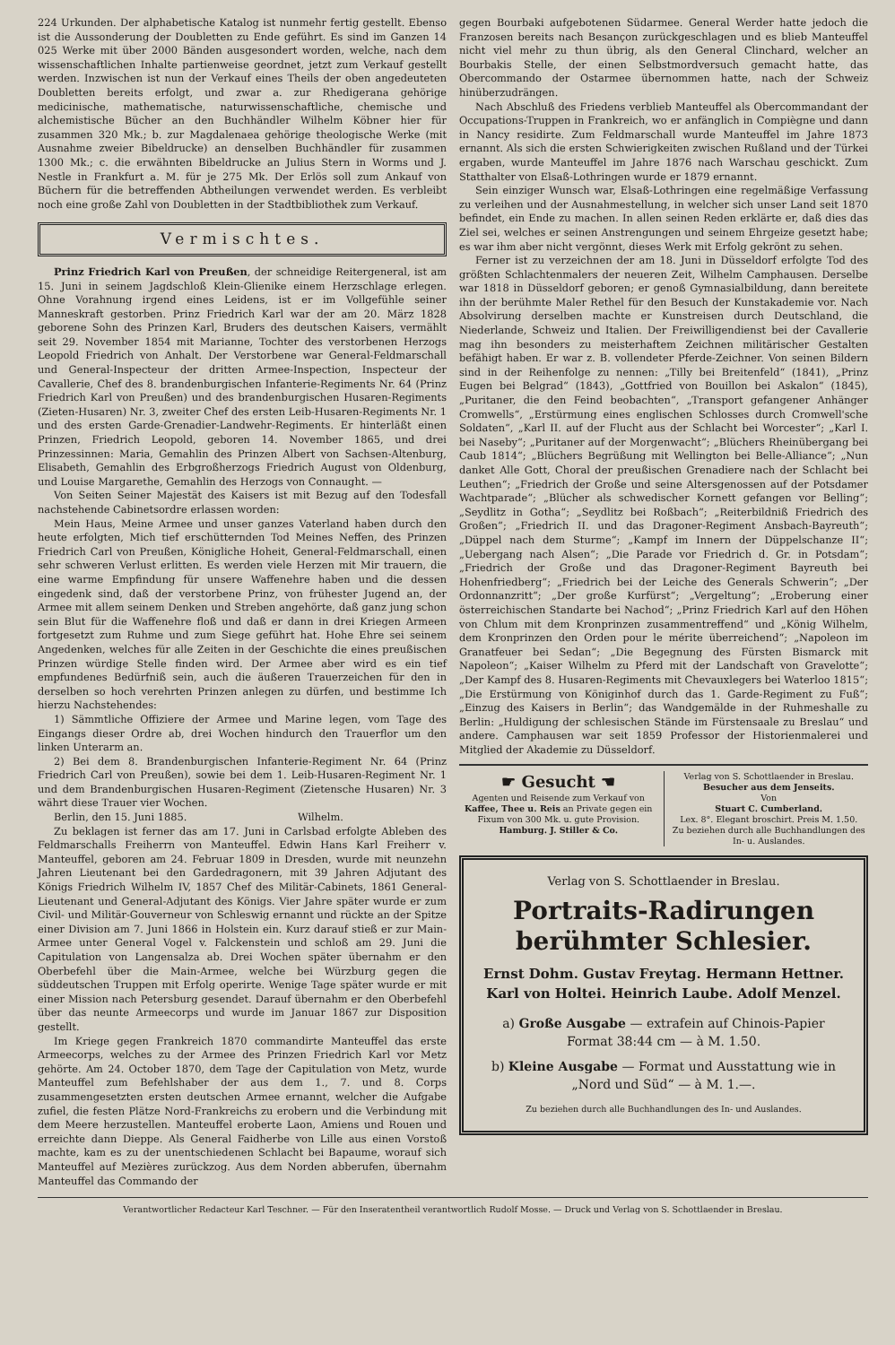224 Urkunden. Der alphabetische Katalog ist nunmehr fertig gestellt. Ebenso ist die Aussonderung der Doubletten zu Ende geführt. Es sind im Ganzen 14 025 Werke mit über 2000 Bänden ausgesondert worden, welche, nach dem wissenschaftlichen Inhalte partienweise geordnet, jetzt zum Verkauf gestellt werden. Inzwischen ist nun der Verkauf eines Theils der oben angedeuteten Doubletten bereits erfolgt, und zwar a. zur Rhedigerana gehörige medicinische, mathematische, naturwissenschaftliche, chemische und alchemistische Bücher an den Buchhändler Wilhelm Köbner hier für zusammen 320 Mk.; b. zur Magdalenaea gehörige theologische Werke (mit Ausnahme zweier Bibeldrucke) an denselben Buchhändler für zusammen 1300 Mk.; c. die erwähnten Bibeldrucke an Julius Stern in Worms und J. Nestle in Frankfurt a. M. für je 275 Mk. Der Erlös soll zum Ankauf von Büchern für die betreffenden Abtheilungen verwendet werden. Es verbleibt noch eine große Zahl von Doubletten in der Stadtbibliothek zum Verkauf.
Vermischtes.
Prinz Friedrich Karl von Preußen, der schneidige Reitergeneral, ist am 15. Juni in seinem Jagdschloß Klein-Glienike einem Herzschlage erlegen. Ohne Vorahnung irgend eines Leidens, ist er im Vollgefühle seiner Manneskraft gestorben. Prinz Friedrich Karl war der am 20. März 1828 geborene Sohn des Prinzen Karl, Bruders des deutschen Kaisers, vermählt seit 29. November 1854 mit Marianne, Tochter des verstorbenen Herzogs Leopold Friedrich von Anhalt. Der Verstorbene war General-Feldmarschall und General-Inspecteur der dritten Armee-Inspection, Inspecteur der Cavallerie, Chef des 8. brandenburgischen Infanterie-Regiments Nr. 64 (Prinz Friedrich Karl von Preußen) und des brandenburgischen Husaren-Regiments (Zieten-Husaren) Nr. 3, zweiter Chef des ersten Leib-Husaren-Regiments Nr. 1 und des ersten Garde-Grenadier-Landwehr-Regiments. Er hinterläßt einen Prinzen, Friedrich Leopold, geboren 14. November 1865, und drei Prinzessinnen: Maria, Gemahlin des Prinzen Albert von Sachsen-Altenburg, Elisabeth, Gemahlin des Erbgroßherzogs Friedrich August von Oldenburg, und Louise Margarethe, Gemahlin des Herzogs von Connaught. —
Von Seiten Seiner Majestät des Kaisers ist mit Bezug auf den Todesfall nachstehende Cabinetsordre erlassen worden:
Mein Haus, Meine Armee und unser ganzes Vaterland haben durch den heute erfolgten, Mich tief erschütternden Tod Meines Neffen, des Prinzen Friedrich Carl von Preußen, Königliche Hoheit, General-Feldmarschall, einen sehr schweren Verlust erlitten. Es werden viele Herzen mit Mir trauern, die eine warme Empfindung für unsere Waffenehre haben und die dessen eingedenk sind, daß der verstorbene Prinz, von frühester Jugend an, der Armee mit allem seinem Denken und Streben angehörte, daß ganz jung schon sein Blut für die Waffenehre floß und daß er dann in drei Kriegen Armeen fortgesetzt zum Ruhme und zum Siege geführt hat. Hohe Ehre sei seinem Angedenken, welches für alle Zeiten in der Geschichte die eines preußischen Prinzen würdige Stelle finden wird. Der Armee aber wird es ein tief empfundenes Bedürfniß sein, auch die äußeren Trauerzeichen für den in derselben so hoch verehrten Prinzen anlegen zu dürfen, und bestimme Ich hierzu Nachstehendes:
1) Sämmtliche Offiziere der Armee und Marine legen, vom Tage des Eingangs dieser Ordre ab, drei Wochen hindurch den Trauerflor um den linken Unterarm an.
2) Bei dem 8. Brandenburgischen Infanterie-Regiment Nr. 64 (Prinz Friedrich Carl von Preußen), sowie bei dem 1. Leib-Husaren-Regiment Nr. 1 und dem Brandenburgischen Husaren-Regiment (Zietensche Husaren) Nr. 3 währt diese Trauer vier Wochen.
Berlin, den 15. Juni 1885. Wilhelm.
Zu beklagen ist ferner das am 17. Juni in Carlsbad erfolgte Ableben des Feldmarschalls Freiherrn von Manteuffel. Edwin Hans Karl Freiherr v. Manteuffel, geboren am 24. Februar 1809 in Dresden, wurde mit neunzehn Jahren Lieutenant bei den Gardedragonern, mit 39 Jahren Adjutant des Königs Friedrich Wilhelm IV, 1857 Chef des Militär-Cabinets, 1861 General-Lieutenant und General-Adjutant des Königs. Vier Jahre später wurde er zum Civil- und Militär-Gouverneur von Schleswig ernannt und rückte an der Spitze einer Division am 7. Juni 1866 in Holstein ein. Kurz darauf stieß er zur Main-Armee unter General Vogel v. Falckenstein und schloß am 29. Juni die Capitulation von Langensalza ab. Drei Wochen später übernahm er den Oberbefehl über die Main-Armee, welche bei Würzburg gegen die süddeutschen Truppen mit Erfolg operirte. Wenige Tage später wurde er mit einer Mission nach Petersburg gesendet. Darauf übernahm er den Oberbefehl über das neunte Armeecorps und wurde im Januar 1867 zur Disposition gestellt.
Im Kriege gegen Frankreich 1870 commandirte Manteuffel das erste Armeecorps, welches zu der Armee des Prinzen Friedrich Karl vor Metz gehörte. Am 24. October 1870, dem Tage der Capitulation von Metz, wurde Manteuffel zum Befehlshaber der aus dem 1., 7. und 8. Corps zusammengesetzten ersten deutschen Armee ernannt, welcher die Aufgabe zufiel, die festen Plätze Nord-Frankreichs zu erobern und die Verbindung mit dem Meere herzustellen. Manteuffel eroberte Laon, Amiens und Rouen und erreichte dann Dieppe. Als General Faidherbe von Lille aus einen Vorstoß machte, kam es zu der unentschiedenen Schlacht bei Bapaume, worauf sich Manteuffel auf Mezières zurückzog. Aus dem Norden abberufen, übernahm Manteuffel das Commando der
gegen Bourbaki aufgebotenen Südarmee. General Werder hatte jedoch die Franzosen bereits nach Besançon zurückgeschlagen und es blieb Manteuffel nicht viel mehr zu thun übrig, als den General Clinchard, welcher an Bourbakis Stelle, der einen Selbstmordversuch gemacht hatte, das Obercommando der Ostarmee übernommen hatte, nach der Schweiz hinüberzudrängen.
Nach Abschluß des Friedens verblieb Manteuffel als Obercommandant der Occupations-Truppen in Frankreich, wo er anfänglich in Compiègne und dann in Nancy residirte. Zum Feldmarschall wurde Manteuffel im Jahre 1873 ernannt. Als sich die ersten Schwierigkeiten zwischen Rußland und der Türkei ergaben, wurde Manteuffel im Jahre 1876 nach Warschau geschickt. Zum Statthalter von Elsaß-Lothringen wurde er 1879 ernannt.
Sein einziger Wunsch war, Elsaß-Lothringen eine regelmäßige Verfassung zu verleihen und der Ausnahmestellung, in welcher sich unser Land seit 1870 befindet, ein Ende zu machen. In allen seinen Reden erklärte er, daß dies das Ziel sei, welches er seinen Anstrengungen und seinem Ehrgeize gesetzt habe; es war ihm aber nicht vergönnt, dieses Werk mit Erfolg gekrönt zu sehen.
Ferner ist zu verzeichnen der am 18. Juni in Düsseldorf erfolgte Tod des größten Schlachtenmalers der neueren Zeit, Wilhelm Camphausen. Derselbe war 1818 in Düsseldorf geboren; er genoß Gymnasialbildung, dann bereitete ihn der berühmte Maler Rethel für den Besuch der Kunstakademie vor. Nach Absolvirung derselben machte er Kunstreisen durch Deutschland, die Niederlande, Schweiz und Italien. Der Freiwilligendienst bei der Cavallerie mag ihn besonders zu meisterhaftem Zeichnen militärischer Gestalten befähigt haben. Er war z. B. vollendeter Pferde-Zeichner. Von seinen Bildern sind in der Reihenfolge zu nennen: „Tilly bei Breitenfeld“ (1841), „Prinz Eugen bei Belgrad“ (1843), „Gottfried von Bouillon bei Askalon“ (1845), „Puritaner, die den Feind beobachten“, „Transport gefangener Anhänger Cromwells“, „Erstürmung eines englischen Schlosses durch Cromwell'sche Soldaten“, „Karl II. auf der Flucht aus der Schlacht bei Worcester“; „Karl I. bei Naseby“; „Puritaner auf der Morgenwacht“; „Blüchers Rheinübergang bei Caub 1814“; „Blüchers Begrüßung mit Wellington bei Belle-Alliance“; „Nun danket Alle Gott, Choral der preußischen Grenadiere nach der Schlacht bei Leuthen“; „Friedrich der Große und seine Altersgenossen auf der Potsdamer Wachtparade“; „Blücher als schwedischer Kornett gefangen vor Belling“; „Seydlitz in Gotha“; „Seydlitz bei Roßbach“; „Reiterbildniß Friedrich des Großen“; „Friedrich II. und das Dragoner-Regiment Ansbach-Bayreuth“; „Düppel nach dem Sturme“; „Kampf im Innern der Düppelschanze II“; „Uebergang nach Alsen“; „Die Parade vor Friedrich d. Gr. in Potsdam“; „Friedrich der Große und das Dragoner-Regiment Bayreuth bei Hohenfriedberg“; „Friedrich bei der Leiche des Generals Schwerin“; „Der Ordonnanzritt“; „Der große Kurfürst“; „Vergeltung“; „Eroberung einer österreichischen Standarte bei Nachod“; „Prinz Friedrich Karl auf den Höhen von Chlum mit dem Kronprinzen zusammentreffend“ und „König Wilhelm, dem Kronprinzen den Orden pour le mérite überreichend“; „Napoleon im Granatfeuer bei Sedan“; „Die Begegnung des Fürsten Bismarck mit Napoleon“; „Kaiser Wilhelm zu Pferd mit der Landschaft von Gravelotte“; „Der Kampf des 8. Husaren-Regiments mit Chevauxlegers bei Waterloo 1815“; „Die Erstürmung von Königinhof durch das 1. Garde-Regiment zu Fuß“; „Einzug des Kaisers in Berlin“; das Wandgemälde in der Ruhmeshalle zu Berlin: „Huldigung der schlesischen Stände im Fürstensaale zu Breslau“ und andere. Camphausen war seit 1859 Professor der Historienmalerei und Mitglied der Akademie zu Düsseldorf.
☛ Gesucht ☚
Agenten und Reisende zum Verkauf von Kaffee, Thee u. Reis an Private gegen ein Fixum von 300 Mk. u. gute Provision.
Hamburg. J. Stiller & Co.
Verlag von S. Schottlaender in Breslau.
Besucher aus dem Jenseits.
Von
Stuart C. Cumberland.
Lex. 8°. Elegant broschirt. Preis M. 1.50.
Zu beziehen durch alle Buchhandlungen des In- u. Auslandes.
Verlag von S. Schottlaender in Breslau.
Portraits-Radirungen berühmter Schlesier.
Ernst Dohm. Gustav Freytag. Hermann Hettner.
Karl von Holtei. Heinrich Laube. Adolf Menzel.
a) Große Ausgabe — extrafein auf Chinois-Papier
Format 38:44 cm — à M. 1.50.
b) Kleine Ausgabe — Format und Ausstattung wie in „Nord und Süd“ — à M. 1.—.
Zu beziehen durch alle Buchhandlungen des In- und Auslandes.
Verantwortlicher Redacteur Karl Teschner. — Für den Inseratentheil verantwortlich Rudolf Mosse. — Druck und Verlag von S. Schottlaender in Breslau.